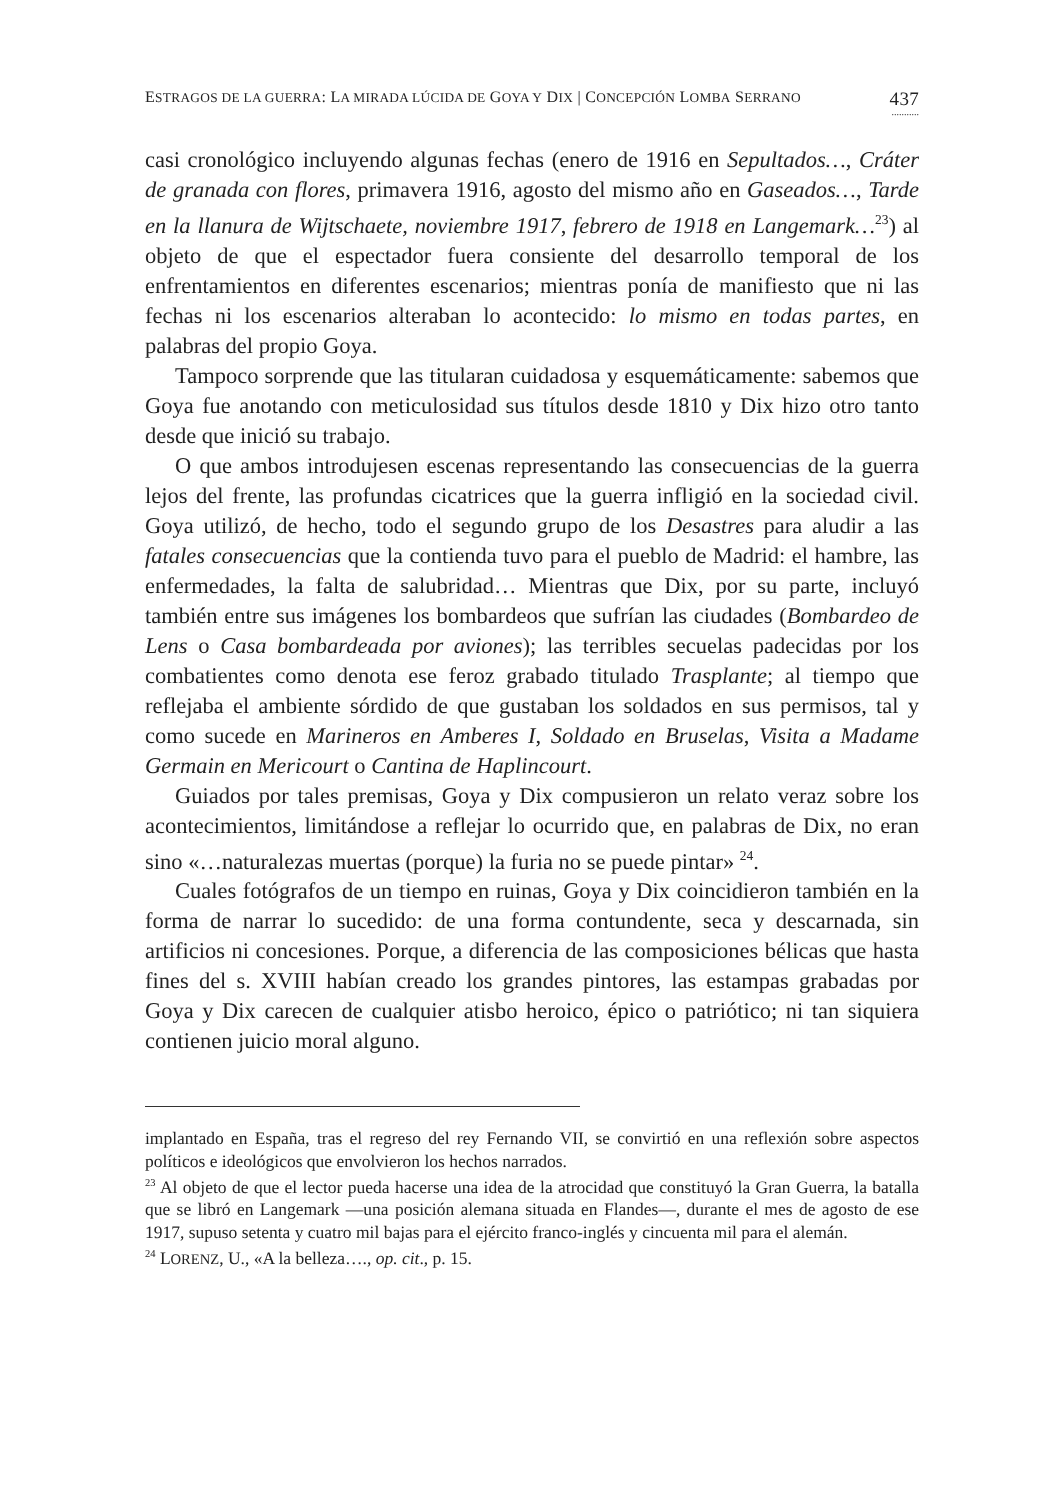ESTRAGOS DE LA GUERRA: LA MIRADA LÚCIDA DE GOYA Y DIX | CONCEPCIÓN LOMBA SERRANO 437
...........
casi cronológico incluyendo algunas fechas (enero de 1916 en Sepultados…, Cráter de granada con flores, primavera 1916, agosto del mismo año en Gaseados…, Tarde en la llanura de Wijtschaete, noviembre 1917, febrero de 1918 en Langemark…<sup>23</sup>) al objeto de que el espectador fuera consiente del desarrollo temporal de los enfrentamientos en diferentes escenarios; mientras ponía de manifiesto que ni las fechas ni los escenarios alteraban lo acontecido: lo mismo en todas partes, en palabras del propio Goya.
Tampoco sorprende que las titularan cuidadosa y esquemáticamente: sabemos que Goya fue anotando con meticulosidad sus títulos desde 1810 y Dix hizo otro tanto desde que inició su trabajo.
O que ambos introdujesen escenas representando las consecuencias de la guerra lejos del frente, las profundas cicatrices que la guerra infligió en la sociedad civil. Goya utilizó, de hecho, todo el segundo grupo de los Desastres para aludir a las fatales consecuencias que la contienda tuvo para el pueblo de Madrid: el hambre, las enfermedades, la falta de salubridad… Mientras que Dix, por su parte, incluyó también entre sus imágenes los bombardeos que sufrían las ciudades (Bombardeo de Lens o Casa bombardeada por aviones); las terribles secuelas padecidas por los combatientes como denota ese feroz grabado titulado Trasplante; al tiempo que reflejaba el ambiente sórdido de que gustaban los soldados en sus permisos, tal y como sucede en Marineros en Amberes I, Soldado en Bruselas, Visita a Madame Germain en Mericourt o Cantina de Haplincourt.
Guiados por tales premisas, Goya y Dix compusieron un relato veraz sobre los acontecimientos, limitándose a reflejar lo ocurrido que, en palabras de Dix, no eran sino «…naturalezas muertas (porque) la furia no se puede pintar» <sup>24</sup>.
Cuales fotógrafos de un tiempo en ruinas, Goya y Dix coincidieron también en la forma de narrar lo sucedido: de una forma contundente, seca y descarnada, sin artificios ni concesiones. Porque, a diferencia de las composiciones bélicas que hasta fines del s. XVIII habían creado los grandes pintores, las estampas grabadas por Goya y Dix carecen de cualquier atisbo heroico, épico o patriótico; ni tan siquiera contienen juicio moral alguno.
implantado en España, tras el regreso del rey Fernando VII, se convirtió en una reflexión sobre aspectos políticos e ideológicos que envolvieron los hechos narrados.
<sup>23</sup> Al objeto de que el lector pueda hacerse una idea de la atrocidad que constituyó la Gran Guerra, la batalla que se libró en Langemark —una posición alemana situada en Flandes—, durante el mes de agosto de ese 1917, supuso setenta y cuatro mil bajas para el ejército franco-inglés y cincuenta mil para el alemán.
<sup>24</sup> LORENZ, U., «A la belleza…., op. cit., p. 15.